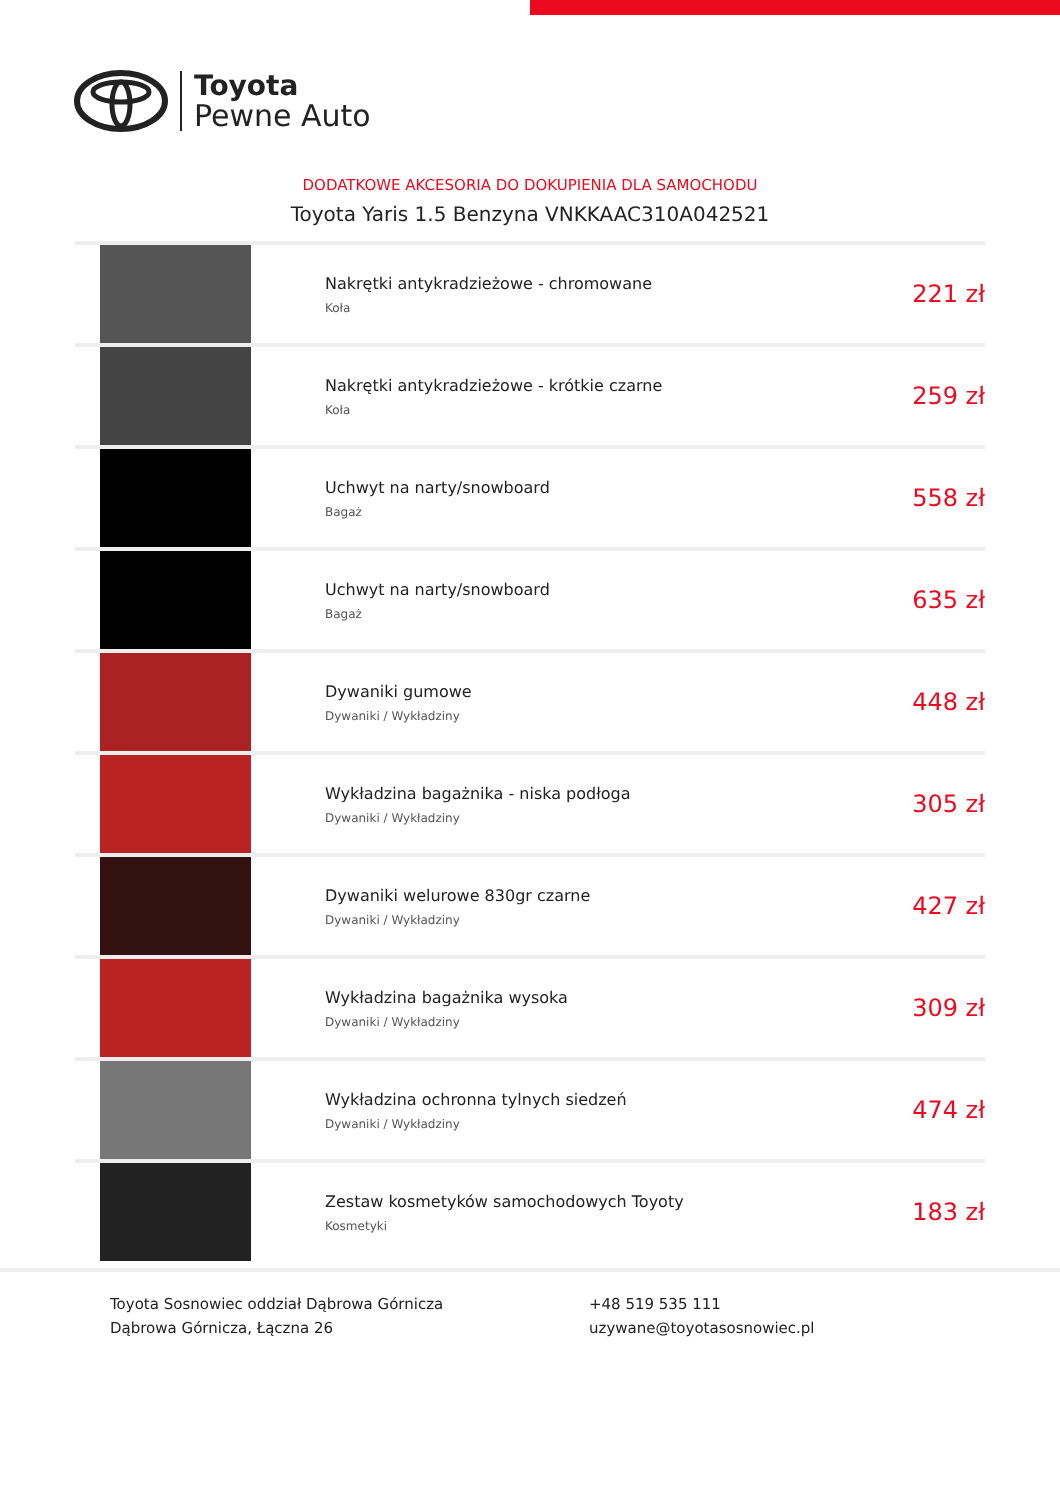Toyota
Pewne Auto
DODATKOWE AKCESORIA DO DOKUPIENIA DLA SAMOCHODU
Toyota Yaris 1.5 Benzyna VNKKAAC310A042521
| | Nakrętki antykradzieżowe - chromowane Koła | 221 zł |
| | Nakrętki antykradzieżowe - krótkie czarne Koła | 259 zł |
| | Uchwyt na narty/snowboard Bagaż | 558 zł |
| | Uchwyt na narty/snowboard Bagaż | 635 zł |
| | Dywaniki gumowe Dywaniki / Wykładziny | 448 zł |
| | Wykładzina bagażnika - niska podłoga Dywaniki / Wykładziny | 305 zł |
| | Dywaniki welurowe 830gr czarne Dywaniki / Wykładziny | 427 zł |
| | Wykładzina bagażnika wysoka Dywaniki / Wykładziny | 309 zł |
| | Wykładzina ochronna tylnych siedzeń Dywaniki / Wykładziny | 474 zł |
| | Zestaw kosmetyków samochodowych Toyoty Kosmetyki | 183 zł |
Toyota Sosnowiec oddział Dąbrowa Górnicza
Dąbrowa Górnicza, Łączna 26
+48 519 535 111
uzywane@toyotasosnowiec.pl